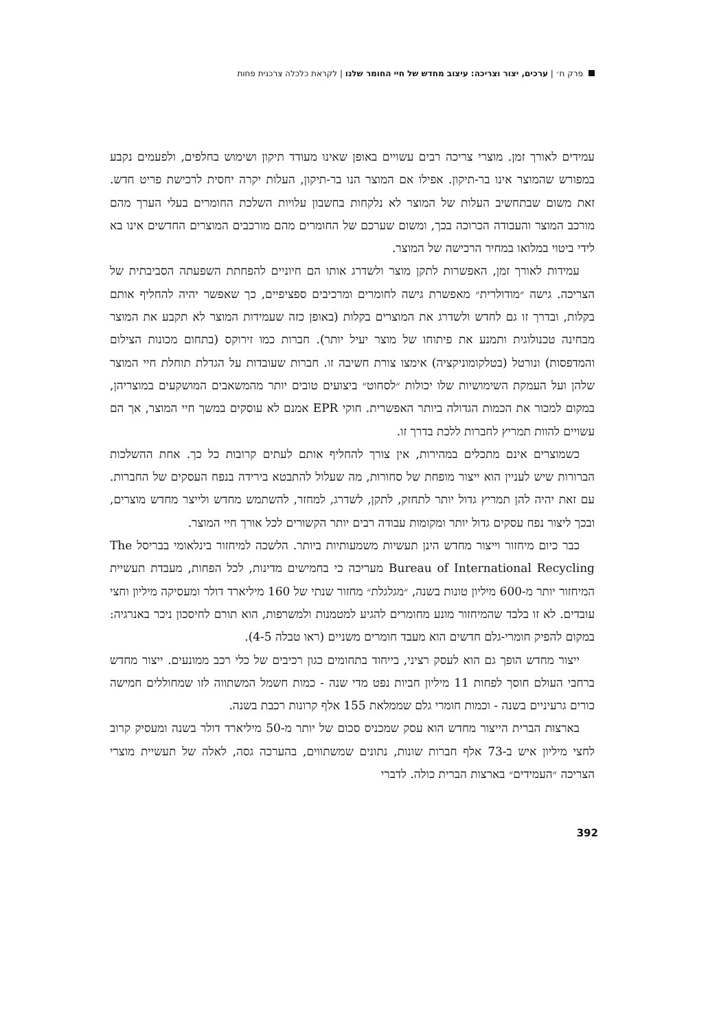פרק ח׳ | ערכים, יצור וצריכה: עיצוב מחדש של חיי החומר שלנו | לקראת כלכלה צרכנית פחות
עמידים לאורך זמן. מוצרי צריכה רבים עשויים באופן שאינו מעודד תיקון ושימוש בחלפים, ולפעמים נקבע במפורש שהמוצר אינו בר-תיקון. אפילו אם המוצר הנו בר-תיקון, העלות יקרה יחסית לרכישת פריט חדש. זאת משום שבתחשיב העלות של המוצר לא נלקחות בחשבון עלויות השלכת החומרים בעלי הערך מהם מורכב המוצר והעבודה הכרוכה בכך, ומשום שערכם של החומרים מהם מורכבים המוצרים החדשים אינו בא לידי ביטוי במלואו במחיר הרכישה של המוצר.
עמידות לאורך זמן, האפשרות לתקן מוצר ולשדרג אותו הם חיוניים להפחתת השפעתה הסביבתית של הצריכה. גישה ״מודולרית״ מאפשרת גישה לחומרים ומרכיבים ספציפיים, כך שאפשר יהיה להחליף אותם בקלות, ובדרך זו גם לחדש ולשדרג את המוצרים בקלות (באופן כזה שעמידות המוצר לא תקבע את המוצר מבחינה טכנולוגית ותמנע את פיתוחו של מוצר יעיל יותר). חברות כמו זירוקס (בתחום מכונות הצילום והמדפסות) ונורטל (בטלקומוניקציה) אימצו צורת חשיבה זו. חברות שעובדות על הגדלת תוחלת חיי המוצר שלהן ועל העמקת השימושיות שלו יכולות ״לסחוט״ ביצועים טובים יותר מהמשאבים המושקעים במוצריהן, במקום למכור את הכמות הגדולה ביותר האפשרית. חוקי EPR אמנם לא עוסקים במשך חיי המוצר, אך הם עשויים להוות תמריץ לחברות ללכת בדרך זו.
כשמוצרים אינם מתכלים במהירות, אין צורך להחליף אותם לעתים קרובות כל כך. אחת ההשלכות הברורות שיש לעניין הוא ייצור מופחת של סחורות, מה שעלול להתבטא בירידה בנפח העסקים של החברות. עם זאת יהיה להן תמריץ גדול יותר לתחזק, לתקן, לשדרג, למחזר, להשתמש מחדש ולייצר מחדש מוצרים, ובכך ליצור נפח עסקים גדול יותר ומקומות עבודה רבים יותר הקשורים לכל אורך חיי המוצר.
כבר כיום מיחזור וייצור מחדש הינן תעשיות משמעותיות ביותר. הלשכה למיחזור בינלאומי בבריסל The Bureau of International Recycling מעריכה כי בחמישים מדינות, לכל הפחות, מעבדת תעשיית המיחזור יותר מ-600 מיליון טונות בשנה, ״מגלגלת״ מחזור שנתי של 160 מיליארד דולר ומעסיקה מיליון וחצי עובדים. לא זו בלבד שהמיחזור מונע מחומרים להגיע למטמנות ולמשרפות, הוא תורם לחיסכון ניכר באנרגיה: במקום להפיק חומרי-גלם חדשים הוא מעבד חומרים משניים (ראו טבלה 4-5).
ייצור מחדש הופך גם הוא לעסק רציני, בייחוד בתחומים כגון רכיבים של כלי רכב ממונעים. ייצור מחדש ברחבי העולם חוסך לפחות 11 מיליון חביות נפט מדי שנה - כמות חשמל המשתווה לזו שמחוללים חמישה כורים גרעיניים בשנה - וכמות חומרי גלם שממלאת 155 אלף קרונות רכבת בשנה.
בארצות הברית הייצור מחדש הוא עסק שמכניס סכום של יותר מ-50 מיליארד דולר בשנה ומעסיק קרוב לחצי מיליון איש ב-73 אלף חברות שונות, נתונים שמשתווים, בהערכה גסה, לאלה של תעשיית מוצרי הצריכה ״העמידים״ בארצות הברית כולה. לדברי
392